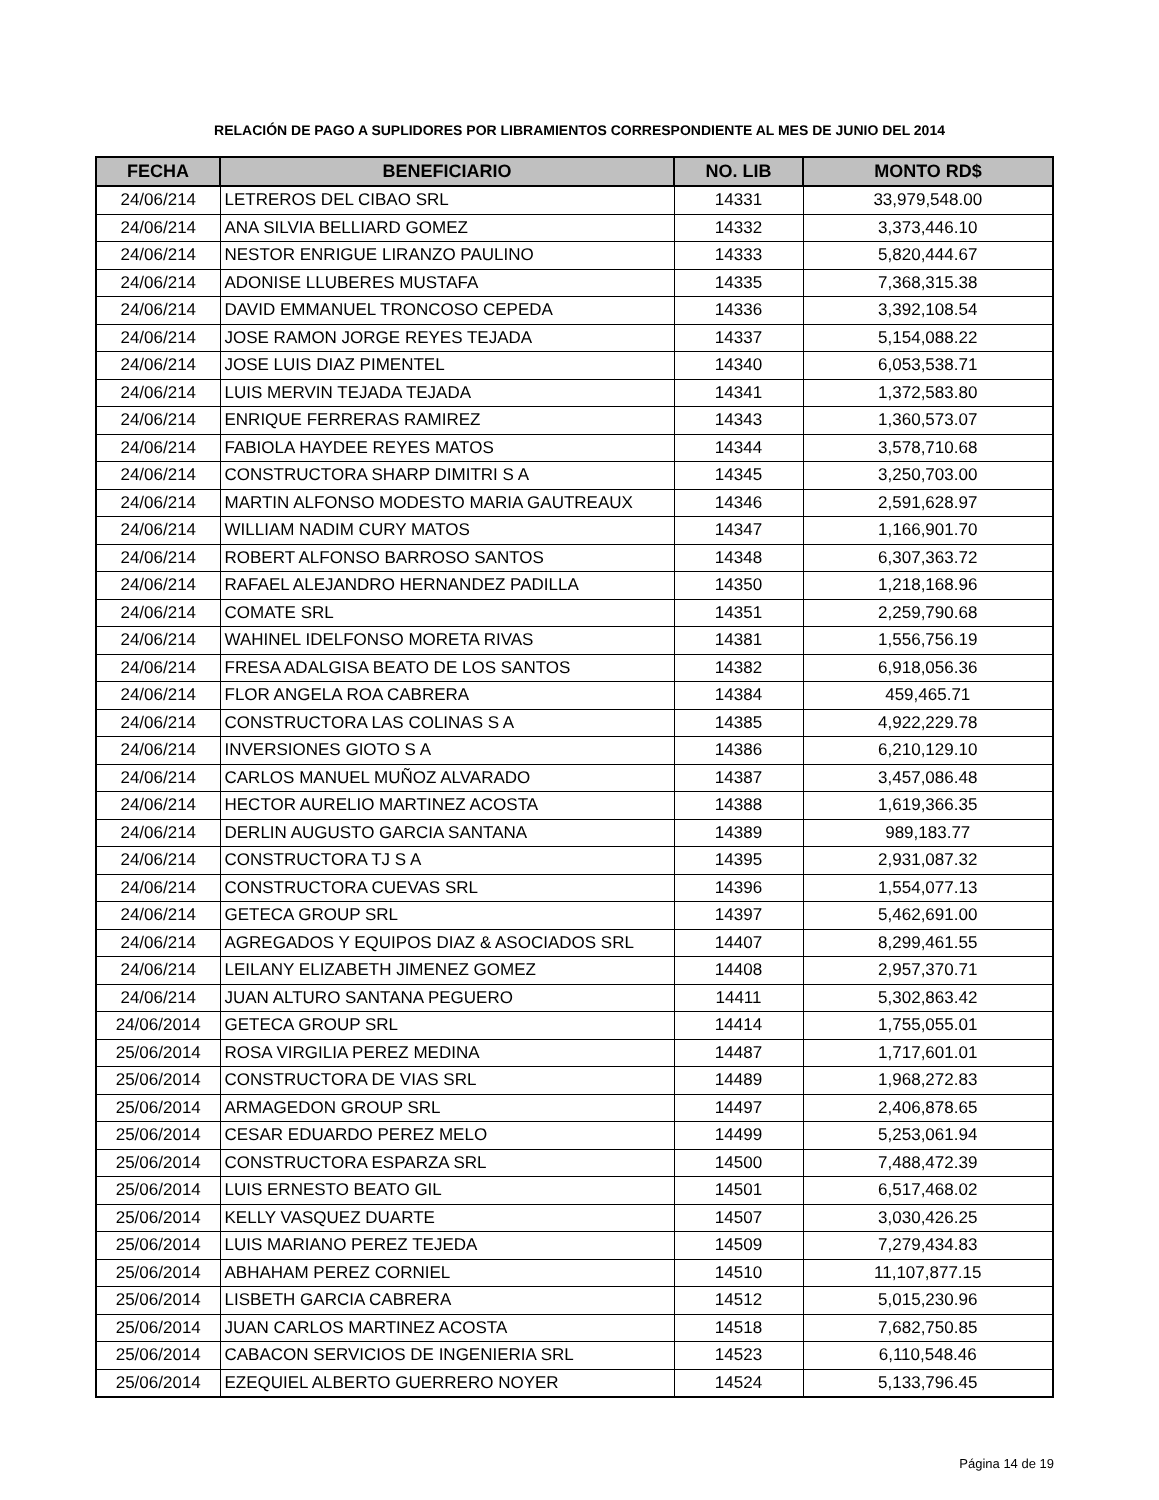RELACIÓN DE PAGO A SUPLIDORES POR LIBRAMIENTOS CORRESPONDIENTE AL MES DE JUNIO DEL 2014
| FECHA | BENEFICIARIO | NO. LIB | MONTO RD$ |
| --- | --- | --- | --- |
| 24/06/214 | LETREROS DEL CIBAO SRL | 14331 | 33,979,548.00 |
| 24/06/214 | ANA SILVIA BELLIARD GOMEZ | 14332 | 3,373,446.10 |
| 24/06/214 | NESTOR ENRIGUE LIRANZO PAULINO | 14333 | 5,820,444.67 |
| 24/06/214 | ADONISE LLUBERES MUSTAFA | 14335 | 7,368,315.38 |
| 24/06/214 | DAVID EMMANUEL TRONCOSO CEPEDA | 14336 | 3,392,108.54 |
| 24/06/214 | JOSE RAMON JORGE REYES TEJADA | 14337 | 5,154,088.22 |
| 24/06/214 | JOSE LUIS DIAZ PIMENTEL | 14340 | 6,053,538.71 |
| 24/06/214 | LUIS MERVIN TEJADA TEJADA | 14341 | 1,372,583.80 |
| 24/06/214 | ENRIQUE FERRERAS RAMIREZ | 14343 | 1,360,573.07 |
| 24/06/214 | FABIOLA HAYDEE REYES MATOS | 14344 | 3,578,710.68 |
| 24/06/214 | CONSTRUCTORA SHARP DIMITRI S A | 14345 | 3,250,703.00 |
| 24/06/214 | MARTIN ALFONSO MODESTO MARIA GAUTREAUX | 14346 | 2,591,628.97 |
| 24/06/214 | WILLIAM NADIM CURY MATOS | 14347 | 1,166,901.70 |
| 24/06/214 | ROBERT ALFONSO BARROSO SANTOS | 14348 | 6,307,363.72 |
| 24/06/214 | RAFAEL ALEJANDRO HERNANDEZ PADILLA | 14350 | 1,218,168.96 |
| 24/06/214 | COMATE SRL | 14351 | 2,259,790.68 |
| 24/06/214 | WAHINEL IDELFONSO MORETA RIVAS | 14381 | 1,556,756.19 |
| 24/06/214 | FRESA ADALGISA BEATO DE LOS SANTOS | 14382 | 6,918,056.36 |
| 24/06/214 | FLOR ANGELA ROA CABRERA | 14384 | 459,465.71 |
| 24/06/214 | CONSTRUCTORA LAS COLINAS S A | 14385 | 4,922,229.78 |
| 24/06/214 | INVERSIONES GIOTO S A | 14386 | 6,210,129.10 |
| 24/06/214 | CARLOS MANUEL MUÑOZ ALVARADO | 14387 | 3,457,086.48 |
| 24/06/214 | HECTOR AURELIO MARTINEZ ACOSTA | 14388 | 1,619,366.35 |
| 24/06/214 | DERLIN AUGUSTO GARCIA SANTANA | 14389 | 989,183.77 |
| 24/06/214 | CONSTRUCTORA TJ S A | 14395 | 2,931,087.32 |
| 24/06/214 | CONSTRUCTORA CUEVAS SRL | 14396 | 1,554,077.13 |
| 24/06/214 | GETECA GROUP SRL | 14397 | 5,462,691.00 |
| 24/06/214 | AGREGADOS Y EQUIPOS DIAZ & ASOCIADOS SRL | 14407 | 8,299,461.55 |
| 24/06/214 | LEILANY ELIZABETH JIMENEZ GOMEZ | 14408 | 2,957,370.71 |
| 24/06/214 | JUAN ALTURO SANTANA PEGUERO | 14411 | 5,302,863.42 |
| 24/06/2014 | GETECA GROUP SRL | 14414 | 1,755,055.01 |
| 25/06/2014 | ROSA VIRGILIA PEREZ MEDINA | 14487 | 1,717,601.01 |
| 25/06/2014 | CONSTRUCTORA DE VIAS SRL | 14489 | 1,968,272.83 |
| 25/06/2014 | ARMAGEDON GROUP SRL | 14497 | 2,406,878.65 |
| 25/06/2014 | CESAR EDUARDO PEREZ MELO | 14499 | 5,253,061.94 |
| 25/06/2014 | CONSTRUCTORA ESPARZA SRL | 14500 | 7,488,472.39 |
| 25/06/2014 | LUIS ERNESTO BEATO GIL | 14501 | 6,517,468.02 |
| 25/06/2014 | KELLY VASQUEZ DUARTE | 14507 | 3,030,426.25 |
| 25/06/2014 | LUIS MARIANO PEREZ TEJEDA | 14509 | 7,279,434.83 |
| 25/06/2014 | ABHAHAM PEREZ CORNIEL | 14510 | 11,107,877.15 |
| 25/06/2014 | LISBETH GARCIA CABRERA | 14512 | 5,015,230.96 |
| 25/06/2014 | JUAN CARLOS MARTINEZ ACOSTA | 14518 | 7,682,750.85 |
| 25/06/2014 | CABACON SERVICIOS DE INGENIERIA SRL | 14523 | 6,110,548.46 |
| 25/06/2014 | EZEQUIEL ALBERTO GUERRERO NOYER | 14524 | 5,133,796.45 |
Página 14 de 19